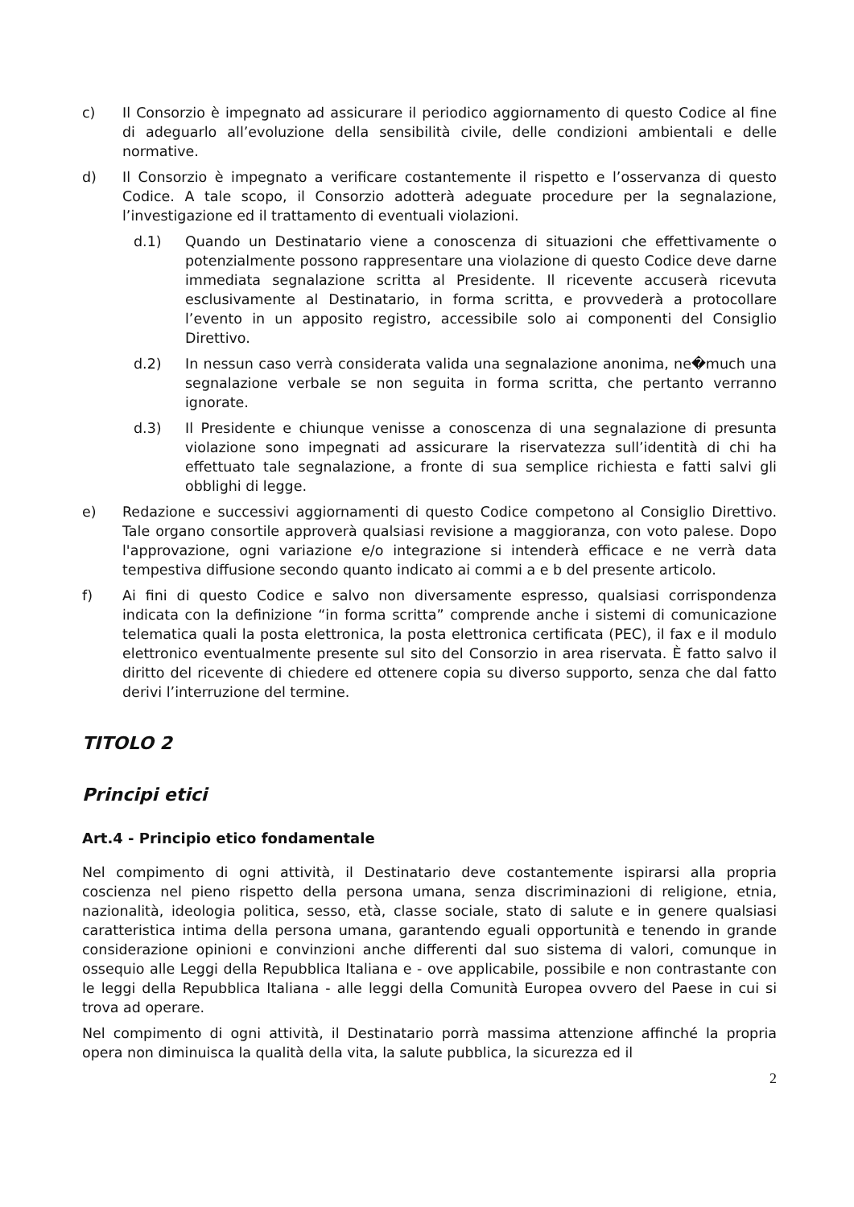c) Il Consorzio è impegnato ad assicurare il periodico aggiornamento di questo Codice al fine di adeguarlo all’evoluzione della sensibilità civile, delle condizioni ambientali e delle normative.
d) Il Consorzio è impegnato a verificare costantemente il rispetto e l’osservanza di questo Codice. A tale scopo, il Consorzio adotterà adeguate procedure per la segnalazione, l’investigazione ed il trattamento di eventuali violazioni.
d.1) Quando un Destinatario viene a conoscenza di situazioni che effettivamente o potenzialmente possono rappresentare una violazione di questo Codice deve darne immediata segnalazione scritta al Presidente. Il ricevente accuserà ricevuta esclusivamente al Destinatario, in forma scritta, e provvederà a protocollare l’evento in un apposito registro, accessibile solo ai componenti del Consiglio Direttivo.
d.2) In nessun caso verrà considerata valida una segnalazione anonima, ne�much una segnalazione verbale se non seguita in forma scritta, che pertanto verranno ignorate.
d.3) Il Presidente e chiunque venisse a conoscenza di una segnalazione di presunta violazione sono impegnati ad assicurare la riservatezza sull’identità di chi ha effettuato tale segnalazione, a fronte di sua semplice richiesta e fatti salvi gli obblighi di legge.
e) Redazione e successivi aggiornamenti di questo Codice competono al Consiglio Direttivo. Tale organo consortile approverà qualsiasi revisione a maggioranza, con voto palese. Dopo l'approvazione, ogni variazione e/o integrazione si intenderà efficace e ne verrà data tempestiva diffusione secondo quanto indicato ai commi a e b del presente articolo.
f) Ai fini di questo Codice e salvo non diversamente espresso, qualsiasi corrispondenza indicata con la definizione “in forma scritta” comprende anche i sistemi di comunicazione telematica quali la posta elettronica, la posta elettronica certificata (PEC), il fax e il modulo elettronico eventualmente presente sul sito del Consorzio in area riservata. È fatto salvo il diritto del ricevente di chiedere ed ottenere copia su diverso supporto, senza che dal fatto derivi l’interruzione del termine.
TITOLO 2
Principi etici
Art.4 - Principio etico fondamentale
Nel compimento di ogni attività, il Destinatario deve costantemente ispirarsi alla propria coscienza nel pieno rispetto della persona umana, senza discriminazioni di religione, etnia, nazionalità, ideologia politica, sesso, età, classe sociale, stato di salute e in genere qualsiasi caratteristica intima della persona umana, garantendo eguali opportunità e tenendo in grande considerazione opinioni e convinzioni anche differenti dal suo sistema di valori, comunque in ossequio alle Leggi della Repubblica Italiana e - ove applicabile, possibile e non contrastante con le leggi della Repubblica Italiana - alle leggi della Comunità Europea ovvero del Paese in cui si trova ad operare.
Nel compimento di ogni attività, il Destinatario porrà massima attenzione affinché la propria opera non diminuisca la qualità della vita, la salute pubblica, la sicurezza ed il
2